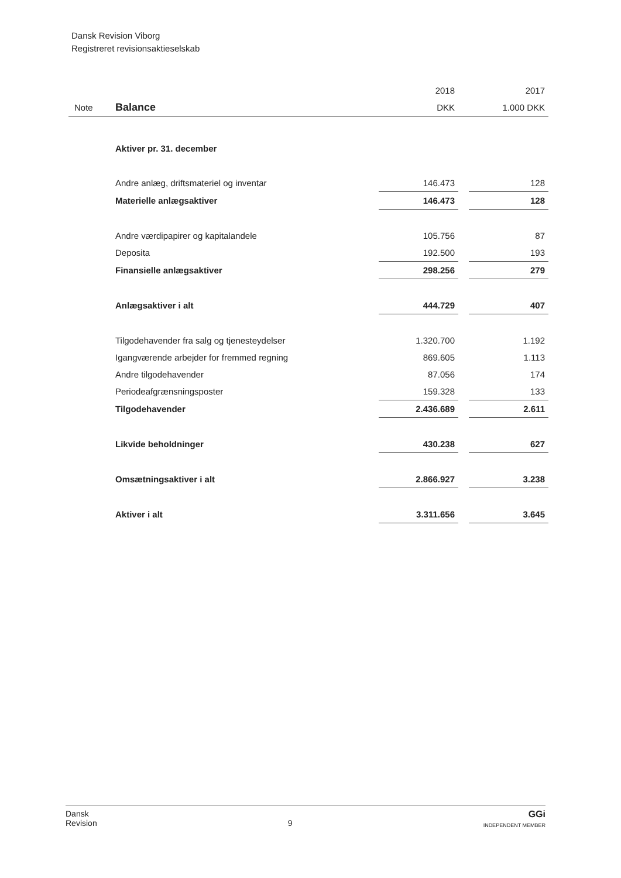Dansk Revision Viborg
Registreret revisionsaktieselskab
| | | 2018 | | 2017 |
| Note | Balance | DKK | | 1.000 DKK |
| | Aktiver pr. 31. december | | | |
| | Andre anlæg, driftsmateriel og inventar | 146.473 | | 128 |
| | Materielle anlægsaktiver | 146.473 | | 128 |
| | Andre værdipapirer og kapitalandele | 105.756 | | 87 |
| | Deposita | 192.500 | | 193 |
| | Finansielle anlægsaktiver | 298.256 | | 279 |
| | Anlægsaktiver i alt | 444.729 | | 407 |
| | Tilgodehavender fra salg og tjenesteydelser | 1.320.700 | | 1.192 |
| | Igangværende arbejder for fremmed regning | 869.605 | | 1.113 |
| | Andre tilgodehavender | 87.056 | | 174 |
| | Periodeafgrænsningsposter | 159.328 | | 133 |
| | Tilgodehavender | 2.436.689 | | 2.611 |
| | Likvide beholdninger | 430.238 | | 627 |
| | Omsætningsaktiver i alt | 2.866.927 | | 3.238 |
| | Aktiver i alt | 3.311.656 | | 3.645 |
Dansk
Revision
9
GGi
INDEPENDENT MEMBER